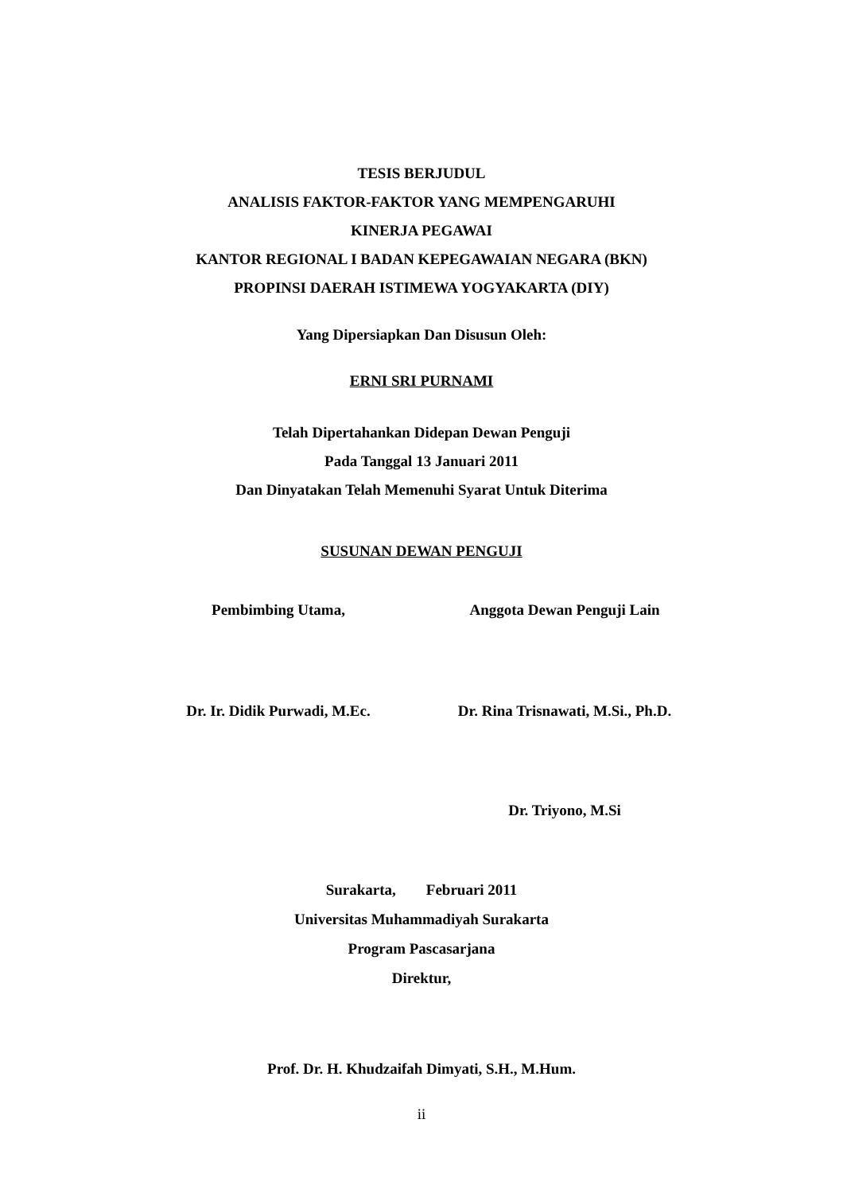TESIS BERJUDUL
ANALISIS FAKTOR-FAKTOR YANG MEMPENGARUHI
KINERJA PEGAWAI
KANTOR REGIONAL I BADAN KEPEGAWAIAN NEGARA (BKN)
PROPINSI DAERAH ISTIMEWA YOGYAKARTA (DIY)
Yang Dipersiapkan Dan Disusun Oleh:
ERNI SRI PURNAMI
Telah Dipertahankan Didepan Dewan Penguji
Pada Tanggal 13 Januari 2011
Dan Dinyatakan Telah Memenuhi Syarat Untuk Diterima
SUSUNAN DEWAN PENGUJI
Pembimbing Utama, Anggota Dewan Penguji Lain
Dr. Ir. Didik Purwadi, M.Ec. Dr. Rina Trisnawati, M.Si., Ph.D.
Dr. Triyono, M.Si
Surakarta, Februari 2011
Universitas Muhammadiyah Surakarta
Program Pascasarjana
Direktur,
Prof. Dr. H. Khudzaifah Dimyati, S.H., M.Hum.
ii